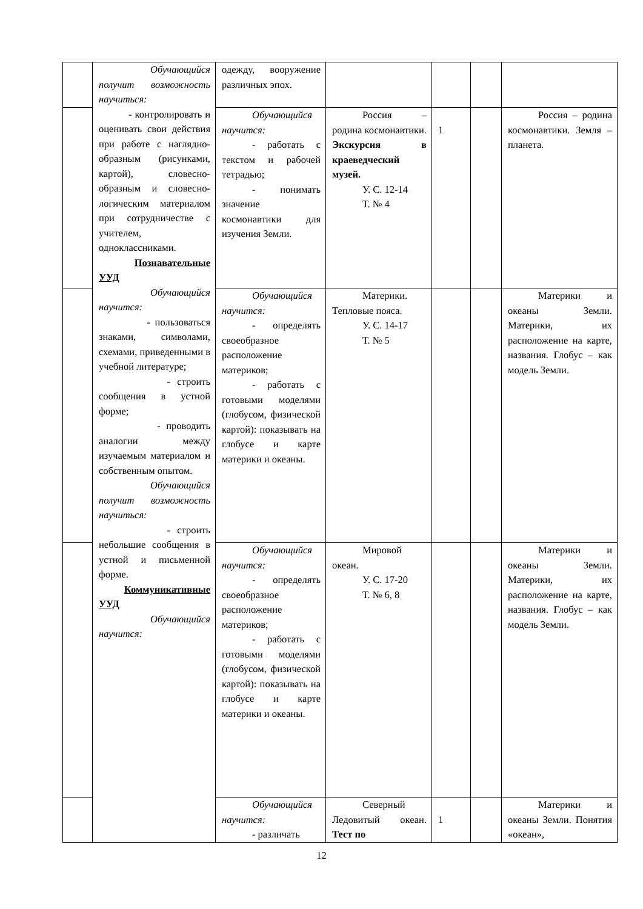| | Обучающийся получит возможность научиться: - контролировать и оценивать свои действия при работе с наглядно-образным (рисунками, картой), словесно-образным и словесно-логическим материалом при сотрудничестве с учителем, одноклассниками. Познавательные УУД Обучающийся научится: - пользоваться знаками, символами, схемами, приведенными в учебной литературе; - строить сообщения в устной форме; - проводить аналогии между изучаемым материалом и собственным опытом. Обучающийся получит возможность научиться: - строить небольшие сообщения в устной и письменной форме. Коммуникативные УУД Обучающийся научится: | одежду, вооружение различных эпох. | | | | |
| | | Обучающийся научится: - работать с текстом и рабочей тетрадью; - понимать значение космонавтики для изучения Земли. | Россия – родина космонавтики. Экскурсия в краеведческий музей. У. С. 12-14 Т. № 4 | 1 | | Россия – родина космонавтики. Земля – планета. |
| | | Обучающийся научится: - определять своеобразное расположение материков; - работать с готовыми моделями (глобусом, физической картой): показывать на глобусе и карте материки и океаны. | Материки. Тепловые пояса. У. С. 14-17 Т. № 5 | | | Материки и океаны Земли. Материки, их расположение на карте, названия. Глобус – как модель Земли. |
| | | Обучающийся научится: - определять своеобразное расположение материков; - работать с готовыми моделями (глобусом, физической картой): показывать на глобусе и карте материки и океаны. | Мировой океан. У. С. 17-20 Т. № 6, 8 | | | Материки и океаны Земли. Материки, их расположение на карте, названия. Глобус – как модель Земли. |
| | | Обучающийся научится: - различать | Северный Ледовитый океан. Тест по | 1 | | Материки и океаны Земли. Понятия «океан», |
12